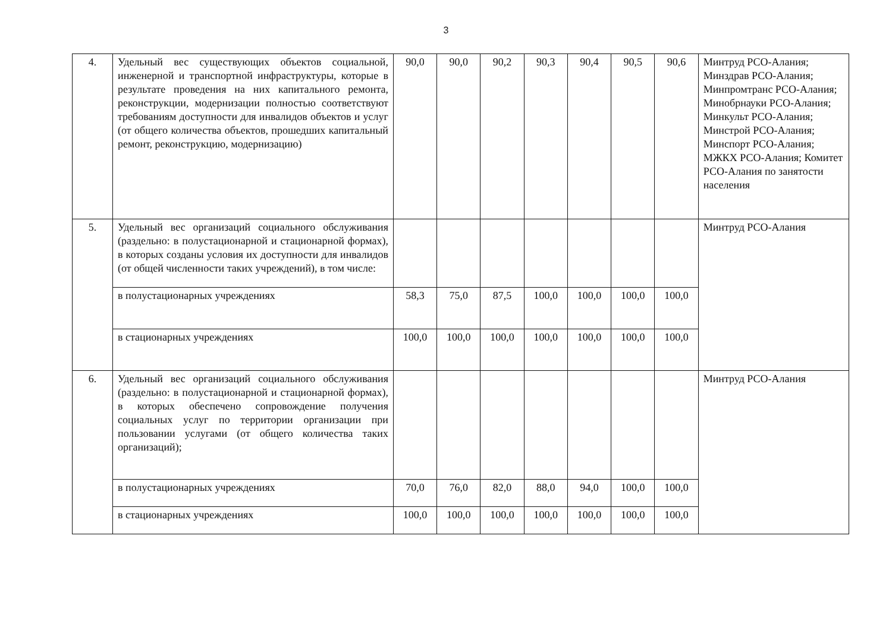3
| 4. | Удельный вес существующих объектов социальной, инженерной и транспортной инфраструктуры, которые в результате проведения на них капитального ремонта, реконструкции, модернизации полностью соответствуют требованиям доступности для инвалидов объектов и услуг (от общего количества объектов, прошедших капитальный ремонт, реконструкцию, модернизацию) | 90,0 | 90,0 | 90,2 | 90,3 | 90,4 | 90,5 | 90,6 | Минтруд РСО-Алания; Минздрав РСО-Алания; Минпромтранс РСО-Алания; Минобрнауки РСО-Алания; Минкульт РСО-Алания; Минстрой РСО-Алания; Минспорт РСО-Алания; МЖКХ РСО-Алания; Комитет РСО-Алания по занятости населения |
| 5. | Удельный вес организаций социального обслуживания (раздельно: в полустационарной и стационарной формах), в которых созданы условия их доступности для инвалидов (от общей численности таких учреждений), в том числе: | | | | | | | | Минтруд РСО-Алания |
| | в полустационарных учреждениях | 58,3 | 75,0 | 87,5 | 100,0 | 100,0 | 100,0 | 100,0 | |
| | в стационарных учреждениях | 100,0 | 100,0 | 100,0 | 100,0 | 100,0 | 100,0 | 100,0 | |
| 6. | Удельный вес организаций социального обслуживания (раздельно: в полустационарной и стационарной формах), в которых обеспечено сопровождение получения социальных услуг по территории организации при пользовании услугами (от общего количества таких организаций); | | | | | | | | Минтруд РСО-Алания |
| | в полустационарных учреждениях | 70,0 | 76,0 | 82,0 | 88,0 | 94,0 | 100,0 | 100,0 | |
| | в стационарных учреждениях | 100,0 | 100,0 | 100,0 | 100,0 | 100,0 | 100,0 | 100,0 | |